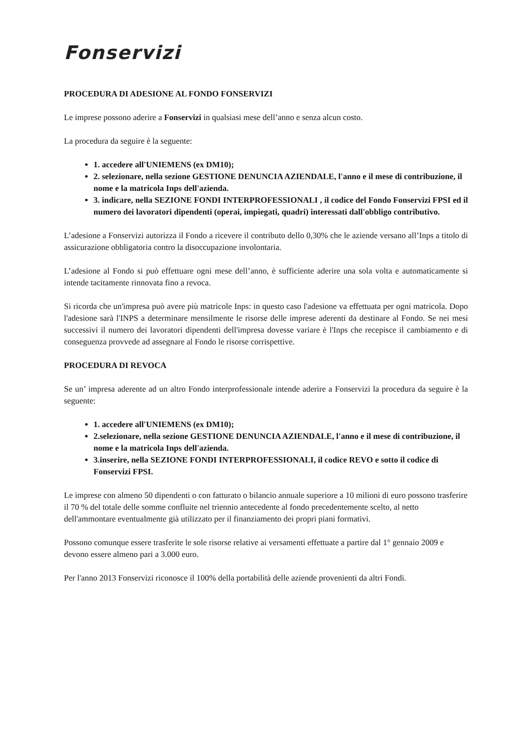Fonservizi
PROCEDURA DI ADESIONE AL FONDO FONSERVIZI
Le imprese possono aderire a Fonservizi in qualsiasi mese dell’anno e senza alcun costo.
La procedura da seguire è la seguente:
1. accedere all'UNIEMENS (ex DM10);
2. selezionare, nella sezione GESTIONE DENUNCIA AZIENDALE, l'anno e il mese di contribuzione, il nome e la matricola Inps dell'azienda.
3. indicare, nella SEZIONE FONDI INTERPROFESSIONALI , il codice del Fondo Fonservizi FPSI ed il numero dei lavoratori dipendenti (operai, impiegati, quadri) interessati dall'obbligo contributivo.
L’adesione a Fonservizi autorizza il Fondo a ricevere il contributo dello 0,30% che le aziende versano all’Inps a titolo di assicurazione obbligatoria contro la disoccupazione involontaria.
L’adesione al Fondo si può effettuare ogni mese dell’anno, è sufficiente aderire una sola volta e automaticamente si intende tacitamente rinnovata fino a revoca.
Si ricorda che un'impresa può avere più matricole Inps: in questo caso l'adesione va effettuata per ogni matricola. Dopo l'adesione sarà l'INPS a determinare mensilmente le risorse delle imprese aderenti da destinare al Fondo. Se nei mesi successivi il numero dei lavoratori dipendenti dell'impresa dovesse variare è l'Inps che recepisce il cambiamento e di conseguenza provvede ad assegnare al Fondo le risorse corrispettive.
PROCEDURA DI REVOCA
Se un’ impresa aderente ad un altro Fondo interprofessionale intende aderire a Fonservizi la procedura da seguire è la seguente:
1. accedere all'UNIEMENS (ex DM10);
2.selezionare, nella sezione GESTIONE DENUNCIA AZIENDALE, l'anno e il mese di contribuzione, il nome e la matricola Inps dell'azienda.
3.inserire, nella SEZIONE FONDI INTERPROFESSIONALI, il codice REVO e sotto il codice di Fonservizi FPSI.
Le imprese con almeno 50 dipendenti o con fatturato o bilancio annuale superiore a 10 milioni di euro possono trasferire il 70 % del totale delle somme confluite nel triennio antecedente al fondo precedentemente scelto, al netto dell'ammontare eventualmente già utilizzato per il finanziamento dei propri piani formativi.
Possono comunque essere trasferite le sole risorse relative ai versamenti effettuate a partire dal 1° gennaio 2009 e devono essere almeno pari a 3.000 euro.
Per l'anno 2013 Fonservizi riconosce il 100% della portabilità delle aziende provenienti da altri Fondi.